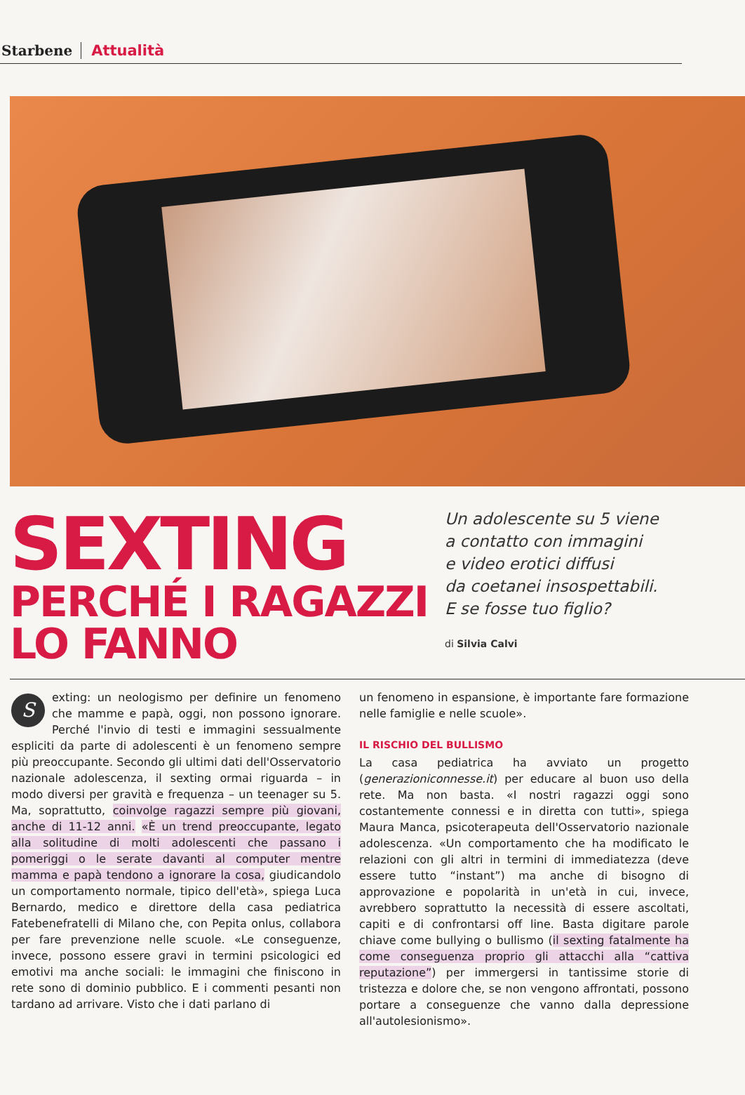Starbene Attualità
SEXTING
PERCHÉ I RAGAZZI
LO FANNO
Un adolescente su 5 viene
a contatto con immagini
e video erotici diffusi
da coetanei insospettabili.
E se fosse tuo figlio?
di Silvia Calvi
Sexting: un neologismo per definire un fenomeno che mamme e papà, oggi, non possono ignorare. Perché l'invio di testi e immagini sessualmente espliciti da parte di adolescenti è un fenomeno sempre più preoccupante. Secondo gli ultimi dati dell'Osservatorio nazionale adolescenza, il sexting ormai riguarda – in modo diversi per gravità e frequenza – un teenager su 5. Ma, soprattutto, coinvolge ragazzi sempre più giovani, anche di 11-12 anni. «È un trend preoccupante, legato alla solitudine di molti adolescenti che passano i pomeriggi o le serate davanti al computer mentre mamma e papà tendono a ignorare la cosa, giudicandolo un comportamento normale, tipico dell'età», spiega Luca Bernardo, medico e direttore della casa pediatrica Fatebenefratelli di Milano che, con Pepita onlus, collabora per fare prevenzione nelle scuole. «Le conseguenze, invece, possono essere gravi in termini psicologici ed emotivi ma anche sociali: le immagini che finiscono in rete sono di dominio pubblico. E i commenti pesanti non tardano ad arrivare. Visto che i dati parlano di
un fenomeno in espansione, è importante fare formazione nelle famiglie e nelle scuole».
IL RISCHIO DEL BULLISMO
La casa pediatrica ha avviato un progetto (generazioniconnesse.it) per educare al buon uso della rete. Ma non basta. «I nostri ragazzi oggi sono costantemente connessi e in diretta con tutti», spiega Maura Manca, psicoterapeuta dell'Osservatorio nazionale adolescenza. «Un comportamento che ha modificato le relazioni con gli altri in termini di immediatezza (deve essere tutto “instant”) ma anche di bisogno di approvazione e popolarità in un'età in cui, invece, avrebbero soprattutto la necessità di essere ascoltati, capiti e di confrontarsi off line. Basta digitare parole chiave come bullying o bullismo (il sexting fatalmente ha come conseguenza proprio gli attacchi alla “cattiva reputazione”) per immergersi in tantissime storie di tristezza e dolore che, se non vengono affrontati, possono portare a conseguenze che vanno dalla depressione all'autolesionismo».